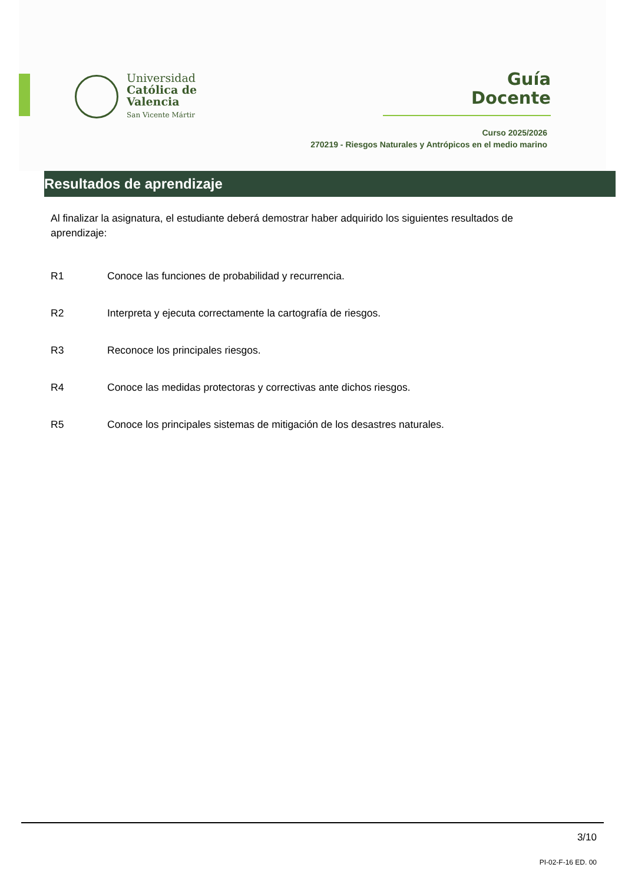Universidad
Católica de
Valencia
San Vicente Mártir
Guía
Docente
Curso 2025/2026
270219 - Riesgos Naturales y Antrópicos en el medio marino
Resultados de aprendizaje
Al finalizar la asignatura, el estudiante deberá demostrar haber adquirido los siguientes resultados de aprendizaje:
R1 Conoce las funciones de probabilidad y recurrencia.
R2 Interpreta y ejecuta correctamente la cartografía de riesgos.
R3 Reconoce los principales riesgos.
R4 Conoce las medidas protectoras y correctivas ante dichos riesgos.
R5 Conoce los principales sistemas de mitigación de los desastres naturales.
3/10
PI-02-F-16 ED. 00